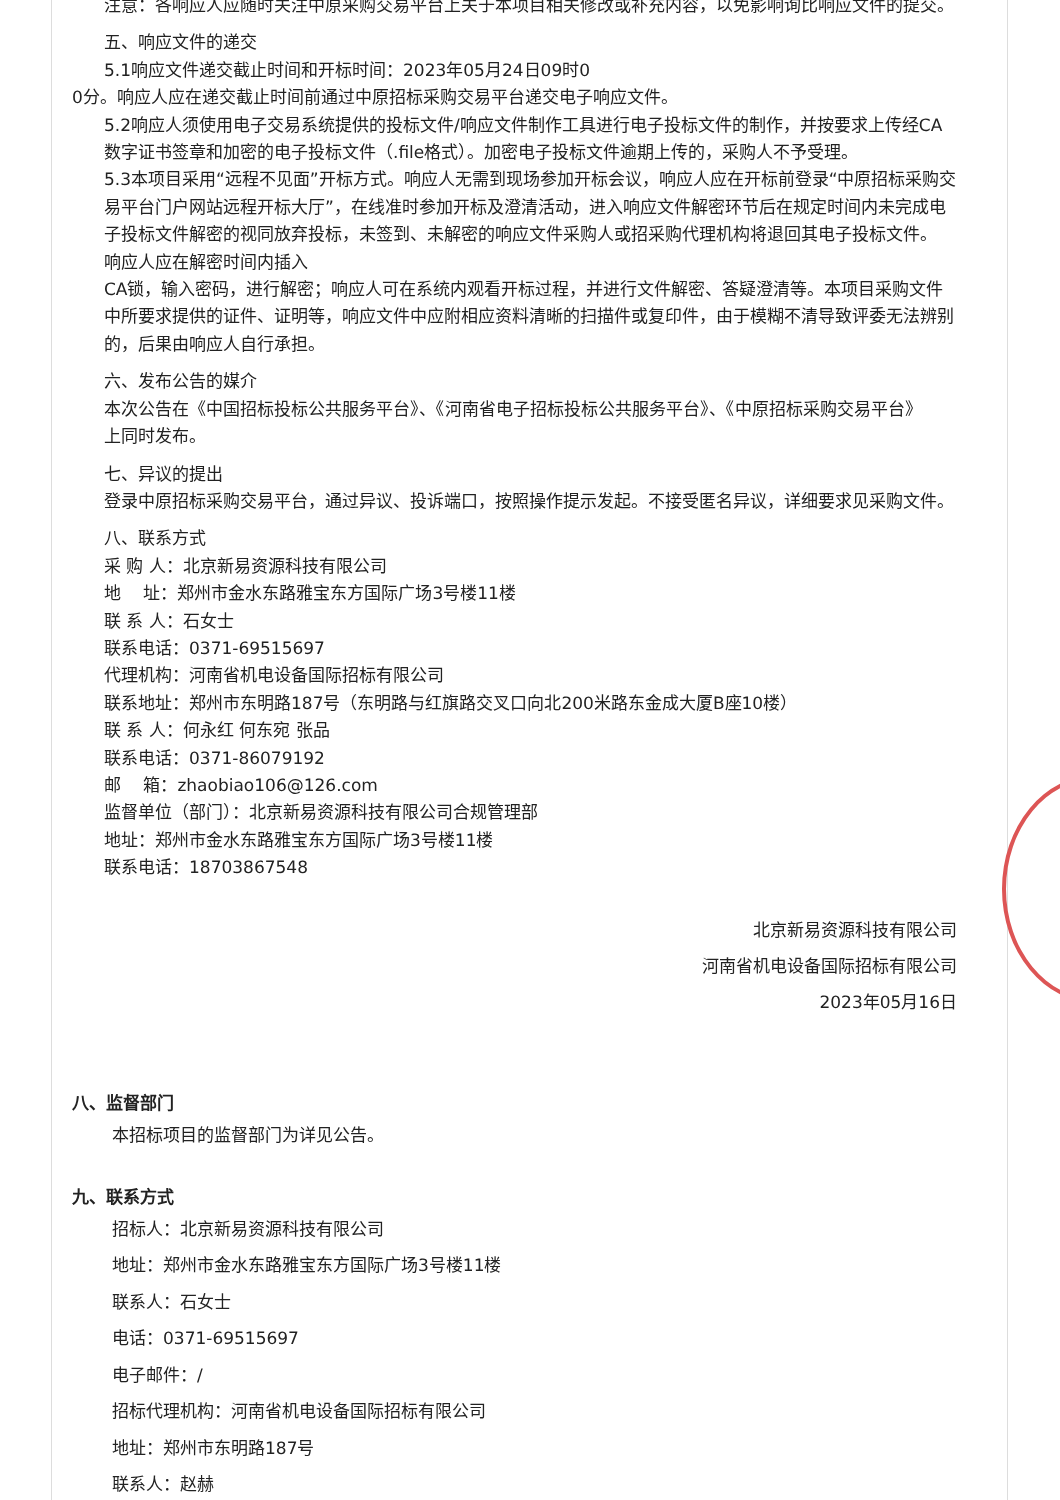注意：各响应人应随时关注中原采购交易平台上关于本项目相关修改或补充内容，以免影响询比响应文件的提交。
五、响应文件的递交
5.1响应文件递交截止时间和开标时间：2023年05月24日09时0
0分。响应人应在递交截止时间前通过中原招标采购交易平台递交电子响应文件。
5.2响应人须使用电子交易系统提供的投标文件/响应文件制作工具进行电子投标文件的制作，并按要求上传经CA
数字证书签章和加密的电子投标文件（.file格式）。加密电子投标文件逾期上传的，采购人不予受理。
5.3本项目采用“远程不见面”开标方式。响应人无需到现场参加开标会议，响应人应在开标前登录“中原招标采购交
易平台门户网站远程开标大厅”，在线准时参加开标及澄清活动，进入响应文件解密环节后在规定时间内未完成电
子投标文件解密的视同放弃投标，未签到、未解密的响应文件采购人或招采购代理机构将退回其电子投标文件。
响应人应在解密时间内插入
CA锁，输入密码，进行解密；响应人可在系统内观看开标过程，并进行文件解密、答疑澄清等。本项目采购文件
中所要求提供的证件、证明等，响应文件中应附相应资料清晰的扫描件或复印件，由于模糊不清导致评委无法辨别
的，后果由响应人自行承担。
六、发布公告的媒介
本次公告在《中国招标投标公共服务平台》、《河南省电子招标投标公共服务平台》、《中原招标采购交易平台》
上同时发布。
七、异议的提出
登录中原招标采购交易平台，通过异议、投诉端口，按照操作提示发起。不接受匿名异议，详细要求见采购文件。
八、联系方式
采 购 人：北京新易资源科技有限公司
地　 址：郑州市金水东路雅宝东方国际广场3号楼11楼
联 系 人：石女士
联系电话：0371-69515697
代理机构：河南省机电设备国际招标有限公司
联系地址：郑州市东明路187号（东明路与红旗路交叉口向北200米路东金成大厦B座10楼）
联 系 人：何永红 何东宛 张品
联系电话：0371-86079192
邮　 箱：zhaobiao106@126.com
监督单位（部门）：北京新易资源科技有限公司合规管理部
地址：郑州市金水东路雅宝东方国际广场3号楼11楼
联系电话：18703867548
北京新易资源科技有限公司
河南省机电设备国际招标有限公司
2023年05月16日
八、监督部门
本招标项目的监督部门为详见公告。
九、联系方式
招标人：北京新易资源科技有限公司
地址：郑州市金水东路雅宝东方国际广场3号楼11楼
联系人：石女士
电话：0371-69515697
电子邮件：/
招标代理机构：河南省机电设备国际招标有限公司
地址：郑州市东明路187号
联系人：赵赫